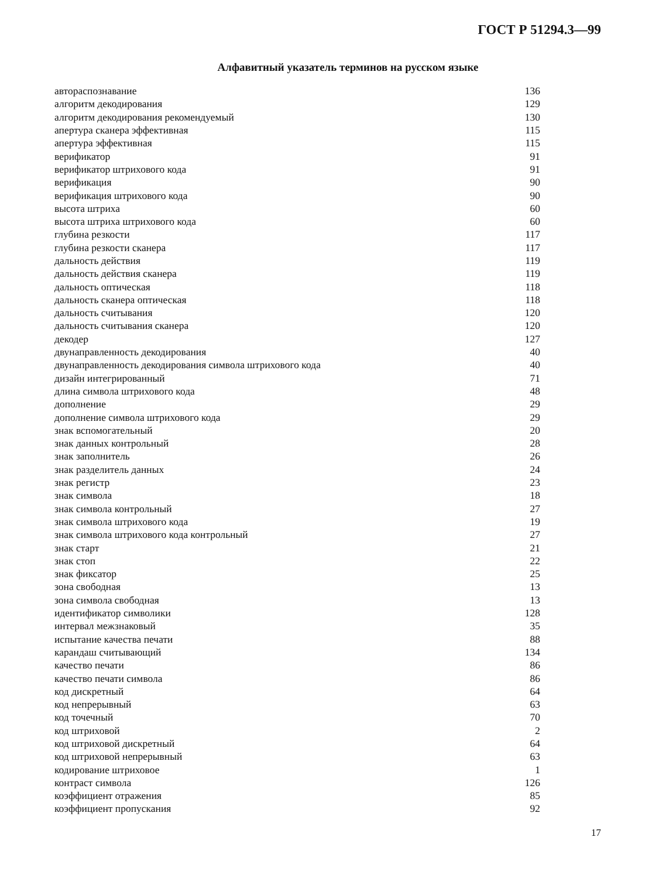ГОСТ Р 51294.3—99
Алфавитный указатель терминов на русском языке
| автораспознавание | 136 |
| алгоритм декодирования | 129 |
| алгоритм декодирования рекомендуемый | 130 |
| апертура сканера эффективная | 115 |
| апертура эффективная | 115 |
| верификатор | 91 |
| верификатор штрихового кода | 91 |
| верификация | 90 |
| верификация штрихового кода | 90 |
| высота штриха | 60 |
| высота штриха штрихового кода | 60 |
| глубина резкости | 117 |
| глубина резкости сканера | 117 |
| дальность действия | 119 |
| дальность действия сканера | 119 |
| дальность оптическая | 118 |
| дальность сканера оптическая | 118 |
| дальность считывания | 120 |
| дальность считывания сканера | 120 |
| декодер | 127 |
| двунаправленность декодирования | 40 |
| двунаправленность декодирования символа штрихового кода | 40 |
| дизайн интегрированный | 71 |
| длина символа штрихового кода | 48 |
| дополнение | 29 |
| дополнение символа штрихового кода | 29 |
| знак вспомогательный | 20 |
| знак данных контрольный | 28 |
| знак заполнитель | 26 |
| знак разделитель данных | 24 |
| знак регистр | 23 |
| знак символа | 18 |
| знак символа контрольный | 27 |
| знак символа штрихового кода | 19 |
| знак символа штрихового кода контрольный | 27 |
| знак старт | 21 |
| знак стоп | 22 |
| знак фиксатор | 25 |
| зона свободная | 13 |
| зона символа свободная | 13 |
| идентификатор символики | 128 |
| интервал межзнаковый | 35 |
| испытание качества печати | 88 |
| карандаш считывающий | 134 |
| качество печати | 86 |
| качество печати символа | 86 |
| код дискретный | 64 |
| код непрерывный | 63 |
| код точечный | 70 |
| код штриховой | 2 |
| код штриховой дискретный | 64 |
| код штриховой непрерывный | 63 |
| кодирование штриховое | 1 |
| контраст символа | 126 |
| коэффициент отражения | 85 |
| коэффициент пропускания | 92 |
17